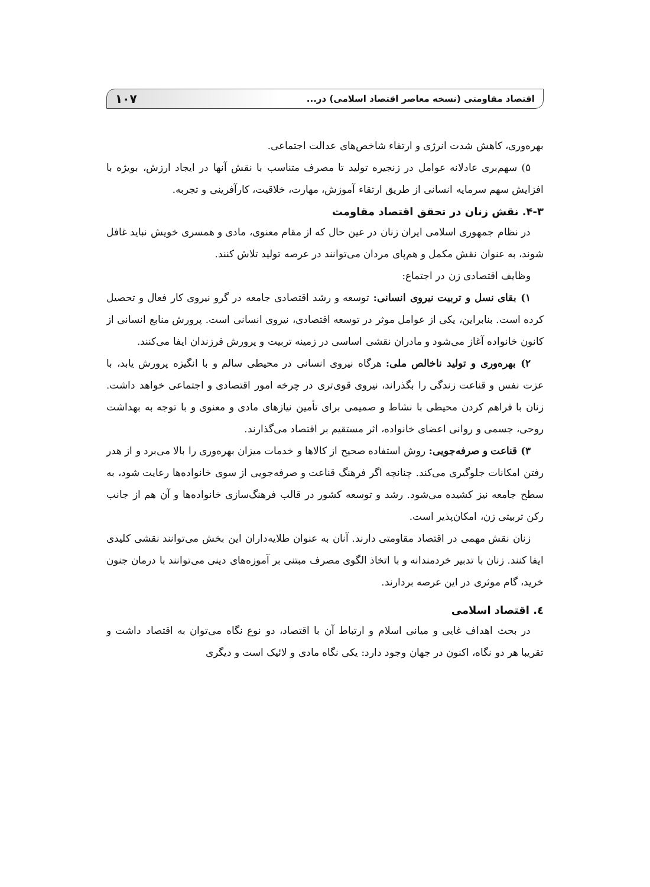اقتصاد مقاومتی (نسخه معاصر اقتصاد اسلامی) در... ۱۰۷
بهره‌وری، کاهش شدت انرژی و ارتقاء شاخص‌های عدالت اجتماعی.
۵) سهم‌بری عادلانه عوامل در زنجیره تولید تا مصرف متناسب با نقش آنها در ایجاد ارزش، بویژه با افزایش سهم سرمایه انسانی از طریق ارتقاء آموزش، مهارت، خلاقیت، کارآفرینی و تجربه.
۴-۳. نقش زنان در تحقق اقتصاد مقاومت
در نظام جمهوری اسلامی ایران زنان در عین حال که از مقام معنوی، مادی و همسری خویش نباید غافل شوند، به عنوان نقش مکمل و هم‌پای مردان می‌توانند در عرصه تولید تلاش کنند.
وظایف اقتصادی زن در اجتماع:
۱) بقای نسل و تربیت نیروی انسانی: توسعه و رشد اقتصادی جامعه در گرو نیروی کار فعال و تحصیل کرده است. بنابراین، یکی از عوامل موثر در توسعه اقتصادی، نیروی انسانی است. پرورش منابع انسانی از کانون خانواده آغاز می‌شود و مادران نقشی اساسی در زمینه تربیت و پرورش فرزندان ایفا می‌کنند.
۲) بهره‌وری و تولید ناخالص ملی: هرگاه نیروی انسانی در محیطی سالم و با انگیزه پرورش یابد، با عزت نفس و قناعت زندگی را بگذراند، نیروی قوی‌تری در چرخه امور اقتصادی و اجتماعی خواهد داشت. زنان با فراهم کردن محیطی با نشاط و صمیمی برای تأمین نیازهای مادی و معنوی و با توجه به بهداشت روحی، جسمی و روانی اعضای خانواده، اثر مستقیم بر اقتصاد می‌گذارند.
۳) قناعت و صرفه‌جویی: روش استفاده صحیح از کالاها و خدمات میزان بهره‌وری را بالا می‌برد و از هدر رفتن امکانات جلوگیری می‌کند. چنانچه اگر فرهنگ قناعت و صرفه‌جویی از سوی خانواده‌ها رعایت شود، به سطح جامعه نیز کشیده می‌شود. رشد و توسعه کشور در قالب فرهنگ‌سازی خانواده‌ها و آن هم از جانب رکن تربیتی زن، امکان‌پذیر است.
زنان نقش مهمی در اقتصاد مقاومتی دارند. آنان به عنوان طلایه‌داران این بخش می‌توانند نقشی کلیدی ایفا کنند. زنان با تدبیر خردمندانه و با اتخاذ الگوی مصرف مبتنی بر آموزه‌های دینی می‌توانند با درمان جنون خرید، گام موثری در این عرصه بردارند.
٤. اقتصاد اسلامی
در بحث اهداف غایی و میانی اسلام و ارتباط آن با اقتصاد، دو نوع نگاه می‌توان به اقتصاد داشت و تقریبا هر دو نگاه، اکنون در جهان وجود دارد: یکی نگاه مادی و لائیک است و دیگری